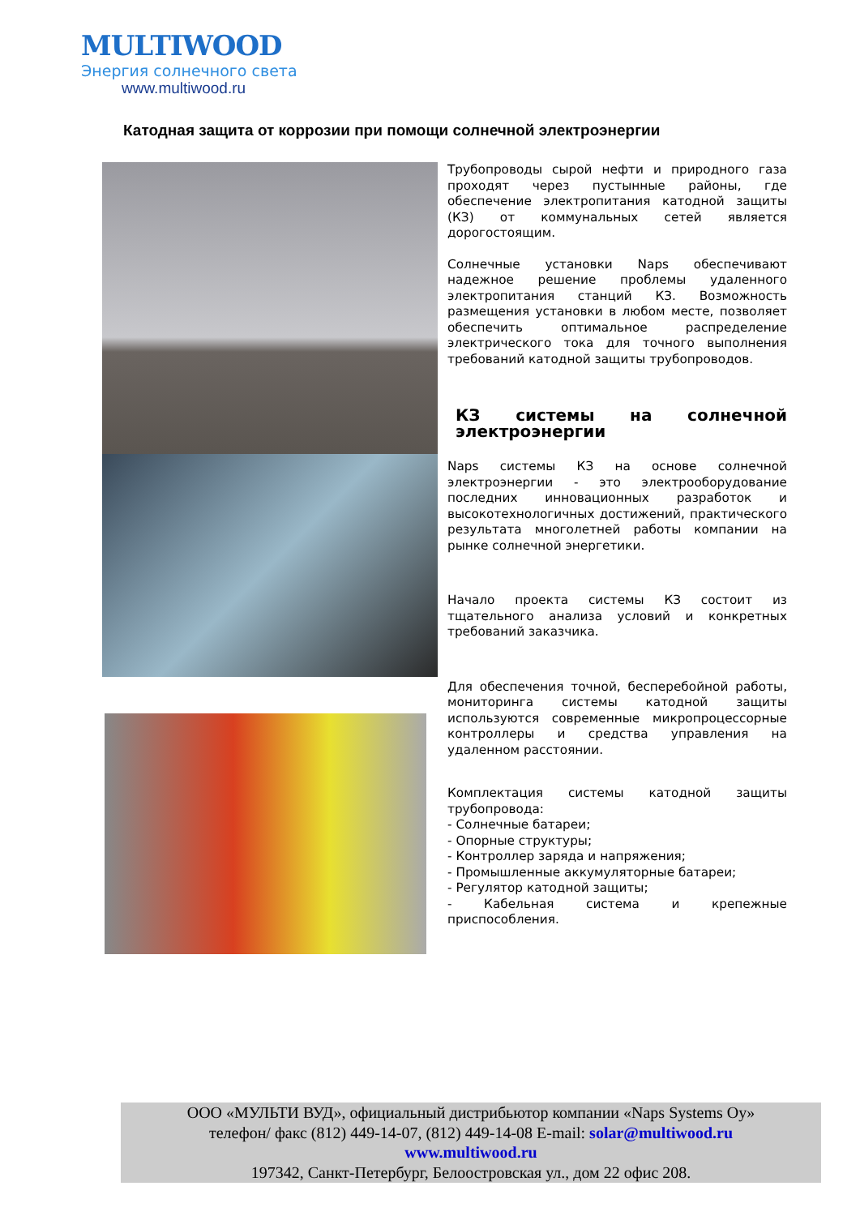MULTIWOOD
Энергия солнечного света
www.multiwood.ru
Катодная защита от коррозии при помощи солнечной электроэнергии
Трубопроводы сырой нефти и природного газа проходят через пустынные районы, где обеспечение электропитания катодной защиты (КЗ) от коммунальных сетей является дорогостоящим.
Солнечные установки Naps обеспечивают надежное решение проблемы удаленного электропитания станций КЗ. Возможность размещения установки в любом месте, позволяет обеспечить оптимальное распределение электрического тока для точного выполнения требований катодной защиты трубопроводов.
КЗ системы на солнечной электроэнергии
Naps системы КЗ на основе солнечной электроэнергии - это электрооборудование последних инновационных разработок и высокотехнологичных достижений, практического результата многолетней работы компании на рынке солнечной энергетики.
Начало проекта системы КЗ состоит из тщательного анализа условий и конкретных требований заказчика.
Для обеспечения точной, бесперебойной работы, мониторинга системы катодной защиты используются современные микропроцессорные контроллеры и средства управления на удаленном расстоянии.
Комплектация системы катодной защиты трубопровода:
- Солнечные батареи;
- Опорные структуры;
- Контроллер заряда и напряжения;
- Промышленные аккумуляторные батареи;
- Регулятор катодной защиты;
- Кабельная система и крепежные приспособления.
ООО «МУЛЬТИ ВУД», официальный дистрибьютор компании «Naps Systems Oy»
телефон/ факс (812) 449-14-07, (812) 449-14-08 E-mail: solar@multiwood.ru
www.multiwood.ru
197342, Санкт-Петербург, Белоостровская ул., дом 22 офис 208.